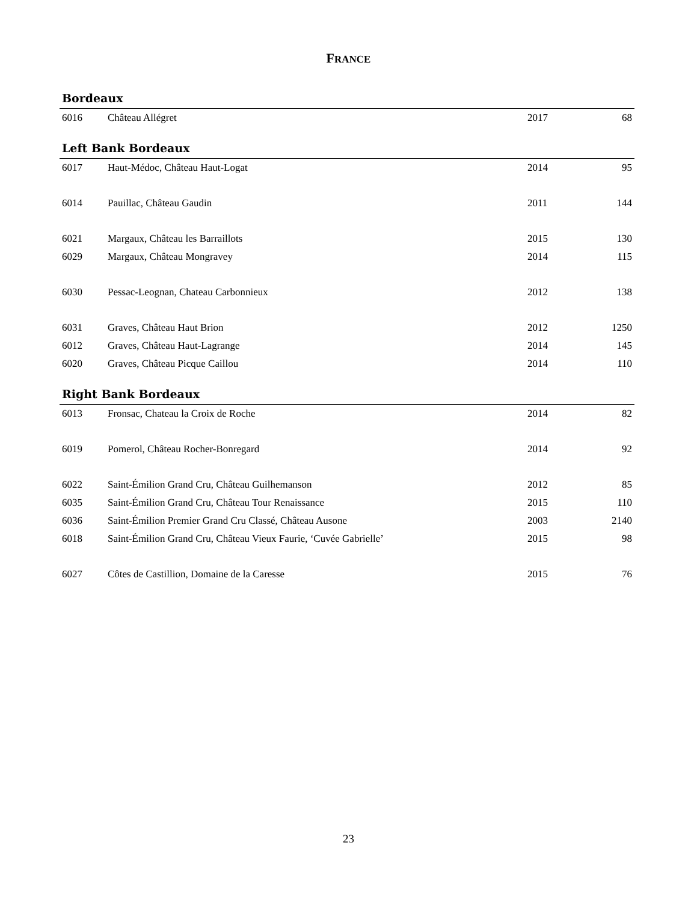FRANCE
Bordeaux
| 6016 | Château Allégret | 2017 | 68 |
Left Bank Bordeaux
| 6017 | Haut-Médoc, Château Haut-Logat | 2014 | 95 |
| 6014 | Pauillac, Château Gaudin | 2011 | 144 |
| 6021 | Margaux, Château les Barraillots | 2015 | 130 |
| 6029 | Margaux, Château Mongravey | 2014 | 115 |
| 6030 | Pessac-Leognan, Chateau Carbonnieux | 2012 | 138 |
| 6031 | Graves, Château Haut Brion | 2012 | 1250 |
| 6012 | Graves, Château Haut-Lagrange | 2014 | 145 |
| 6020 | Graves, Château Picque Caillou | 2014 | 110 |
Right Bank Bordeaux
| 6013 | Fronsac, Chateau la Croix de Roche | 2014 | 82 |
| 6019 | Pomerol, Château Rocher-Bonregard | 2014 | 92 |
| 6022 | Saint-Émilion Grand Cru, Château Guilhemanson | 2012 | 85 |
| 6035 | Saint-Émilion Grand Cru, Château Tour Renaissance | 2015 | 110 |
| 6036 | Saint-Émilion Premier Grand Cru Classé, Château Ausone | 2003 | 2140 |
| 6018 | Saint-Émilion Grand Cru, Château Vieux Faurie, ‘Cuvée Gabrielle’ | 2015 | 98 |
| 6027 | Côtes de Castillion, Domaine de la Caresse | 2015 | 76 |
23